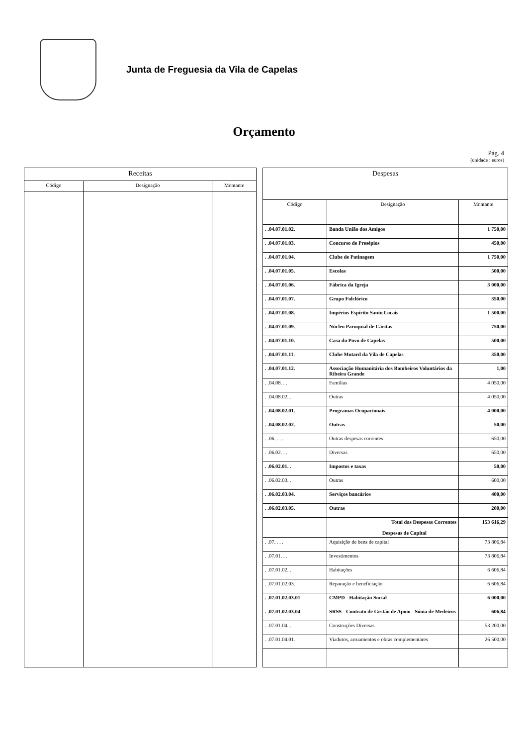Junta de Freguesia da Vila de Capelas
Orçamento
Pág. 4
(unidade : euros)
| Receitas | | |
| --- | --- | --- |
| Código | Designação | Montante |
| Despesas | | |
| --- | --- | --- |
| Código | Designação | Montante |
| . .04.07.01.02. | Banda União dos Amigos | 1 750,00 |
| . .04.07.01.03. | Concurso de Presépios | 450,00 |
| . .04.07.01.04. | Clube de Patinagem | 1 750,00 |
| . .04.07.01.05. | Escolas | 500,00 |
| . .04.07.01.06. | Fábrica da Igreja | 3 000,00 |
| . .04.07.01.07. | Grupo Folclórico | 350,00 |
| . .04.07.01.08. | Impérios Espírito Santo Locais | 1 500,00 |
| . .04.07.01.09. | Núcleo Paroquial de Cáritas | 750,00 |
| . .04.07.01.10. | Casa do Povo de Capelas | 500,00 |
| . .04.07.01.11. | Clube Motard da Vila de Capelas | 350,00 |
| . .04.07.01.12. | Associação Humanitária dos Bombeiros Voluntários da Ribeira Grande | 1,00 |
| . .04.08. . . | Familias | 4 050,00 |
| . .04.08.02. . | Outras | 4 050,00 |
| . .04.08.02.01. | Programas Ocupacionais | 4 000,00 |
| . .04.08.02.02. | Outras | 50,00 |
| . .06. . . . | Outras despesas correntes | 650,00 |
| . .06.02. . . | Diversas | 650,00 |
| . .06.02.01. . | Impostos e taxas | 50,00 |
| . .06.02.03. . | Outras | 600,00 |
| . .06.02.03.04. | Serviços bancários | 400,00 |
| . .06.02.03.05. | Outras | 200,00 |
| | Total das Despesas Correntes Despesas de Capital | 153 616,29 |
| . .07. . . . | Aquisição de bens de capital | 73 806,84 |
| . .07.01. . . | Investimentos | 73 806,84 |
| . .07.01.02. . | Habitações | 6 606,84 |
| . .07.01.02.03. | Reparação e beneficiação | 6 606,84 |
| . .07.01.02.03.01 | CMPD - Habitação Social | 6 000,00 |
| . .07.01.02.03.04 | SRSS - Contrato de Gestão de Apoio - Sónia de Medeiros | 606,84 |
| . .07.01.04. . | Construções Diversas | 53 200,00 |
| . .07.01.04.01. | Viadutos, arruamentos e obras complementares | 26 500,00 |